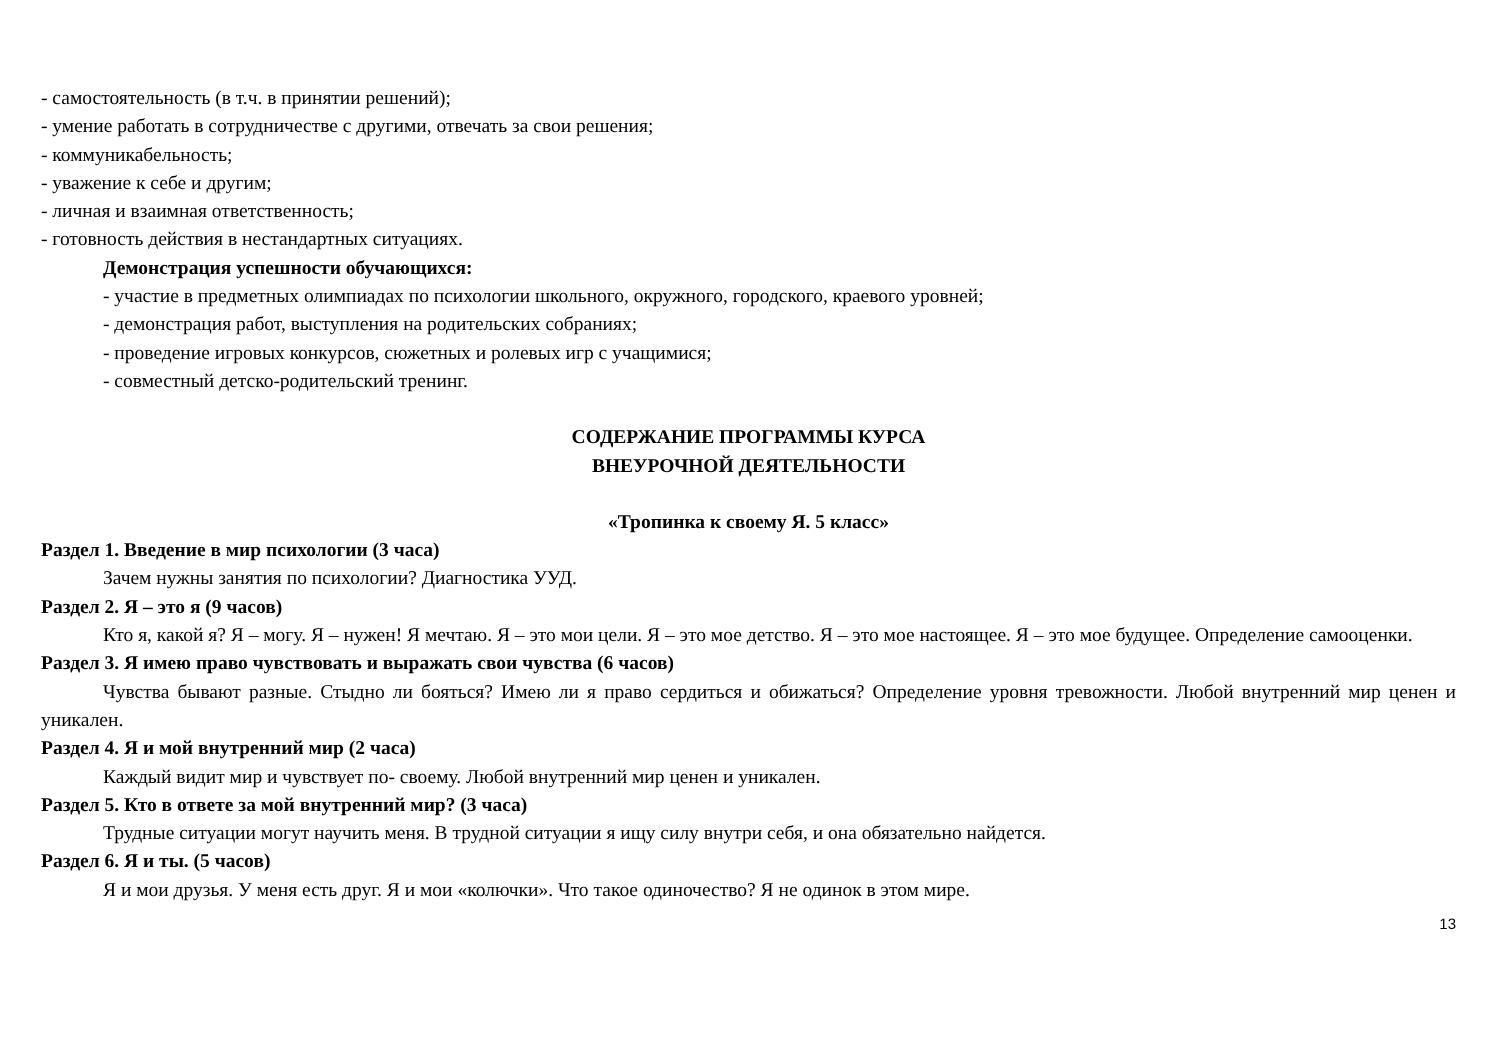- самостоятельность (в т.ч. в принятии решений);
- умение работать в сотрудничестве с другими, отвечать за свои решения;
- коммуникабельность;
- уважение к себе и другим;
- личная и взаимная ответственность;
- готовность действия в нестандартных ситуациях.
Демонстрация успешности обучающихся:
- участие в предметных олимпиадах по психологии школьного, окружного, городского, краевого уровней;
- демонстрация работ, выступления на родительских собраниях;
- проведение игровых конкурсов, сюжетных и ролевых игр с учащимися;
- совместный детско-родительский тренинг.
СОДЕРЖАНИЕ ПРОГРАММЫ КУРСА
ВНЕУРОЧНОЙ ДЕЯТЕЛЬНОСТИ
«Тропинка к своему Я. 5 класс»
Раздел 1. Введение в мир психологии (3 часа)
Зачем нужны занятия по психологии? Диагностика УУД.
Раздел 2. Я – это я (9 часов)
Кто я, какой я? Я – могу. Я – нужен! Я мечтаю. Я – это мои цели. Я – это мое детство. Я – это мое настоящее. Я – это мое будущее. Определение самооценки.
Раздел 3. Я имею право чувствовать и выражать свои чувства (6 часов)
Чувства бывают разные. Стыдно ли бояться? Имею ли я право сердиться и обижаться? Определение уровня тревожности. Любой внутренний мир ценен и уникален.
Раздел 4. Я и мой внутренний мир (2 часа)
Каждый видит мир и чувствует по- своему. Любой внутренний мир ценен и уникален.
Раздел 5. Кто в ответе за мой внутренний мир? (3 часа)
Трудные ситуации могут научить меня. В трудной ситуации я ищу силу внутри себя, и она обязательно найдется.
Раздел 6. Я и ты. (5 часов)
Я и мои друзья. У меня есть друг. Я и мои «колючки». Что такое одиночество? Я не одинок в этом мире.
13